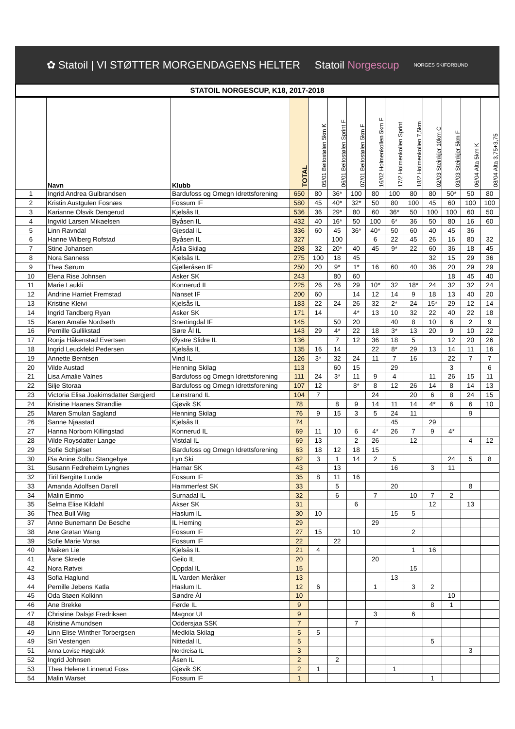✿ Statoil | VI STØTTER MORGENDAGENS HELTER Statoil Norgescup NORGES SKIFORBUND
STATOIL NORGESCUP, K18, 2017-2018
| | Navn | Klubb | TOTAL | 05/01 Beitostølen 5km K | 06/01 Beitostølen Sprint F | 07/01 Beitostølen 5km F | 16/02 Holmenkollen 5km F | 17/2 Holmenkollen Sprint | 18/2 Holmenkollen 7,5km | 02/03 Steinkjer 10km C | 03/03 Steinkjer 5km F | 06/04 Alta 5km K | 08/04 Alta 3,75+3,75 |
| --- | --- | --- | --- | --- | --- | --- | --- | --- | --- | --- | --- | --- | --- |
| 1 | Ingrid Andrea Gulbrandsen | Bardufoss og Omegn Idrettsforening | 650 | 80 | 36* | 100 | 80 | 100 | 80 | 80 | 50* | 50 | 80 |
| 2 | Kristin Austgulen Fosnæs | Fossum IF | 580 | 45 | 40* | 32* | 50 | 80 | 100 | 45 | 60 | 100 | 100 |
| 3 | Karianne Olsvik Dengerud | Kjelsås IL | 536 | 36 | 29* | 80 | 60 | 36* | 50 | 100 | 100 | 60 | 50 |
| 4 | Ingvild Larsen Mikaelsen | Byåsen IL | 432 | 40 | 16* | 50 | 100 | 6* | 36 | 50 | 80 | 16 | 60 |
| 5 | Linn Ravndal | Gjesdal IL | 336 | 60 | 45 | 36* | 40* | 50 | 60 | 40 | 45 | 36 | |
| 6 | Hanne Wilberg Rofstad | Byåsen IL | 327 | | 100 | | 6 | 22 | 45 | 26 | 16 | 80 | 32 |
| 7 | Stine Johansen | Åslia Skilag | 298 | 32 | 20* | 40 | 45 | 9* | 22 | 60 | 36 | 18 | 45 |
| 8 | Nora Sanness | Kjelsås IL | 275 | 100 | 18 | 45 | | | | 32 | 15 | 29 | 36 |
| 9 | Thea Sørum | Gjelleråsen IF | 250 | 20 | 9* | 1* | 16 | 60 | 40 | 36 | 20 | 29 | 29 |
| 10 | Elena Rise Johnsen | Asker SK | 243 | | 80 | 60 | | | | | 18 | 45 | 40 |
| 11 | Marie Laukli | Konnerud IL | 225 | 26 | 26 | 29 | 10* | 32 | 18* | 24 | 32 | 32 | 24 |
| 12 | Andrine Harriet Fremstad | Nanset IF | 200 | 60 | | 14 | 12 | 14 | 9 | 18 | 13 | 40 | 20 |
| 13 | Kristine Kleivi | Kjelsås IL | 183 | 22 | 24 | 26 | 32 | 2* | 24 | 15* | 29 | 12 | 14 |
| 14 | Ingrid Tandberg Ryan | Asker SK | 171 | 14 | | 4* | 13 | 10 | 32 | 22 | 40 | 22 | 18 |
| 15 | Karen Amalie Nordseth | Snertingdal IF | 145 | | 50 | 20 | | 40 | 8 | 10 | 6 | 2 | 9 |
| 16 | Pernille Gullikstad | Søre Ål IL | 143 | 29 | 4* | 22 | 18 | 3* | 13 | 20 | 9 | 10 | 22 |
| 17 | Ronja Håkenstad Evertsen | Øystre Slidre IL | 136 | | 7 | 12 | 36 | 18 | 5 | | 12 | 20 | 26 |
| 18 | Ingrid Leuckfeld Pedersen | Kjelsås IL | 135 | 16 | 14 | | 22 | 8* | 29 | 13 | 14 | 11 | 16 |
| 19 | Annette Berntsen | Vind IL | 126 | 3* | 32 | 24 | 11 | 7 | 16 | | 22 | 7 | 7 |
| 20 | Vilde Austad | Henning Skilag | 113 | | 60 | 15 | | 29 | | | 3 | | 6 |
| 21 | Lisa Amalie Valnes | Bardufoss og Omegn Idrettsforening | 111 | 24 | 3* | 11 | 9 | 4 | | 11 | 26 | 15 | 11 |
| 22 | Silje Storaa | Bardufoss og Omegn Idrettsforening | 107 | 12 | | 8* | 8 | 12 | 26 | 14 | 8 | 14 | 13 |
| 23 | Victoria Elisa Joakimsdatter Sørgjerd | Leinstrand IL | 104 | 7 | | | 24 | | 20 | 6 | 8 | 24 | 15 |
| 24 | Kristine Haanes Strandlie | Gjøvik SK | 78 | | 8 | 9 | 14 | 11 | 14 | 4* | 6 | 6 | 10 |
| 25 | Maren Smulan Sagland | Henning Skilag | 76 | 9 | 15 | 3 | 5 | 24 | 11 | | | 9 | |
| 26 | Sanne Njaastad | Kjelsås IL | 74 | | | | | 45 | | 29 | | | |
| 27 | Hanna Norbom Killingstad | Konnerud IL | 69 | 11 | 10 | 6 | 4* | 26 | 7 | 9 | 4* | | |
| 28 | Vilde Roysdatter Lange | Vistdal IL | 69 | 13 | | 2 | 26 | | 12 | | | 4 | 12 |
| 29 | Sofie Schjølset | Bardufoss og Omegn Idrettsforening | 63 | 18 | 12 | 18 | 15 | | | | | | |
| 30 | Pia Anine Solbu Stangebye | Lyn Ski | 62 | 3 | 1 | 14 | 2 | 5 | | | 24 | 5 | 8 |
| 31 | Susann Fedreheim Lyngnes | Hamar SK | 43 | | 13 | | | 16 | | 3 | 11 | | |
| 32 | Tiril Bergitte Lunde | Fossum IF | 35 | 8 | 11 | 16 | | | | | | | |
| 33 | Amanda Adolfsen Darell | Hammerfest SK | 33 | | 5 | | | 20 | | | | 8 | |
| 34 | Malin Einmo | Surnadal IL | 32 | | 6 | | 7 | | 10 | 7 | 2 | | |
| 35 | Selma Elise Kildahl | Akser SK | 31 | | | 6 | | | | 12 | | 13 | |
| 36 | Thea Bull Wiig | Haslum IL | 30 | 10 | | | | 15 | 5 | | | | |
| 37 | Anne Bunemann De Besche | IL Heming | 29 | | | | 29 | | | | | | |
| 38 | Ane Grøtan Wang | Fossum IF | 27 | 15 | | 10 | | | 2 | | | | |
| 39 | Sofie Marie Voraa | Fossum IF | 22 | | 22 | | | | | | | | |
| 40 | Maiken Lie | Kjelsås IL | 21 | 4 | | | | | 1 | 16 | | | |
| 41 | Åsne Skrede | Geilo IL | 20 | | | | 20 | | | | | | |
| 42 | Nora Røtvei | Oppdal IL | 15 | | | | | | 15 | | | | |
| 43 | Sofia Haglund | IL Varden Meråker | 13 | | | | | 13 | | | | | |
| 44 | Pernille Jebens Katla | Haslum IL | 12 | 6 | | | 1 | | 3 | 2 | | | |
| 45 | Oda Støen Kolkinn | Søndre Ål | 10 | | | | | | | | 10 | | |
| 46 | Ane Brekke | Førde IL | 9 | | | | | | | 8 | 1 | | |
| 47 | Christine Dalsjø Fredriksen | Magnor UL | 9 | | | | 3 | | 6 | | | | |
| 48 | Kristine Amundsen | Oddersjaa SSK | 7 | | | 7 | | | | | | | |
| 49 | Linn Elise Winther Torbergsen | Medkila Skilag | 5 | 5 | | | | | | | | | |
| 49 | Siri Vestengen | Nittedal IL | 5 | | | | | | | 5 | | | |
| 51 | Anna Lovise Høgbakk | Nordreisa IL | 3 | | | | | | | | | 3 | |
| 52 | Ingrid Johnsen | Åsen IL | 2 | | 2 | | | | | | | | |
| 53 | Thea Helene Linnerud Foss | Gjøvik SK | 2 | 1 | | | | 1 | | | | | |
| 54 | Malin Warset | Fossum IF | 1 | | | | | | | 1 | | | |